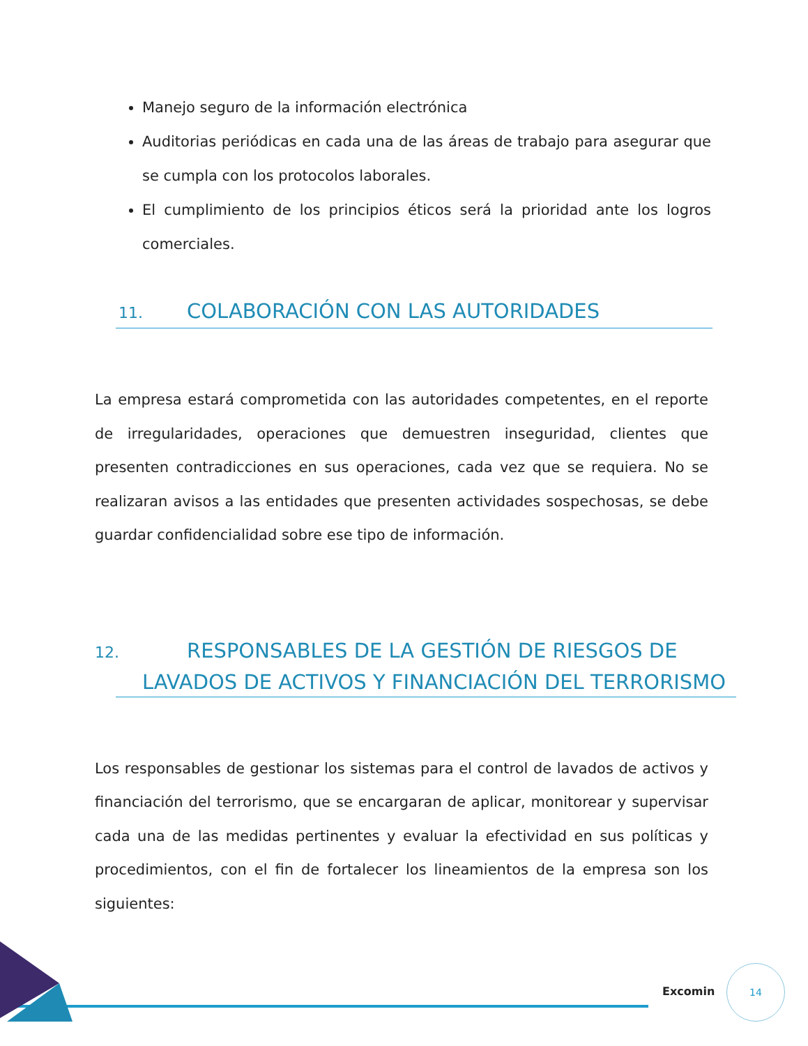Manejo seguro de la información electrónica
Auditorias periódicas en cada una de las áreas de trabajo para asegurar que se cumpla con los protocolos laborales.
El cumplimiento de los principios éticos será la prioridad ante los logros comerciales.
11. COLABORACIÓN CON LAS AUTORIDADES
La empresa estará comprometida con las autoridades competentes, en el reporte de irregularidades, operaciones que demuestren inseguridad, clientes que presenten contradicciones en sus operaciones, cada vez que se requiera. No se realizaran avisos a las entidades que presenten actividades sospechosas, se debe guardar confidencialidad sobre ese tipo de información.
12. RESPONSABLES DE LA GESTIÓN DE RIESGOS DE LAVADOS DE ACTIVOS Y FINANCIACIÓN DEL TERRORISMO
Los responsables de gestionar los sistemas para el control de lavados de activos y financiación del terrorismo, que se encargaran de aplicar, monitorear y supervisar cada una de las medidas pertinentes y evaluar la efectividad en sus políticas y procedimientos, con el fin de fortalecer los lineamientos de la empresa son los siguientes:
Excomin
14